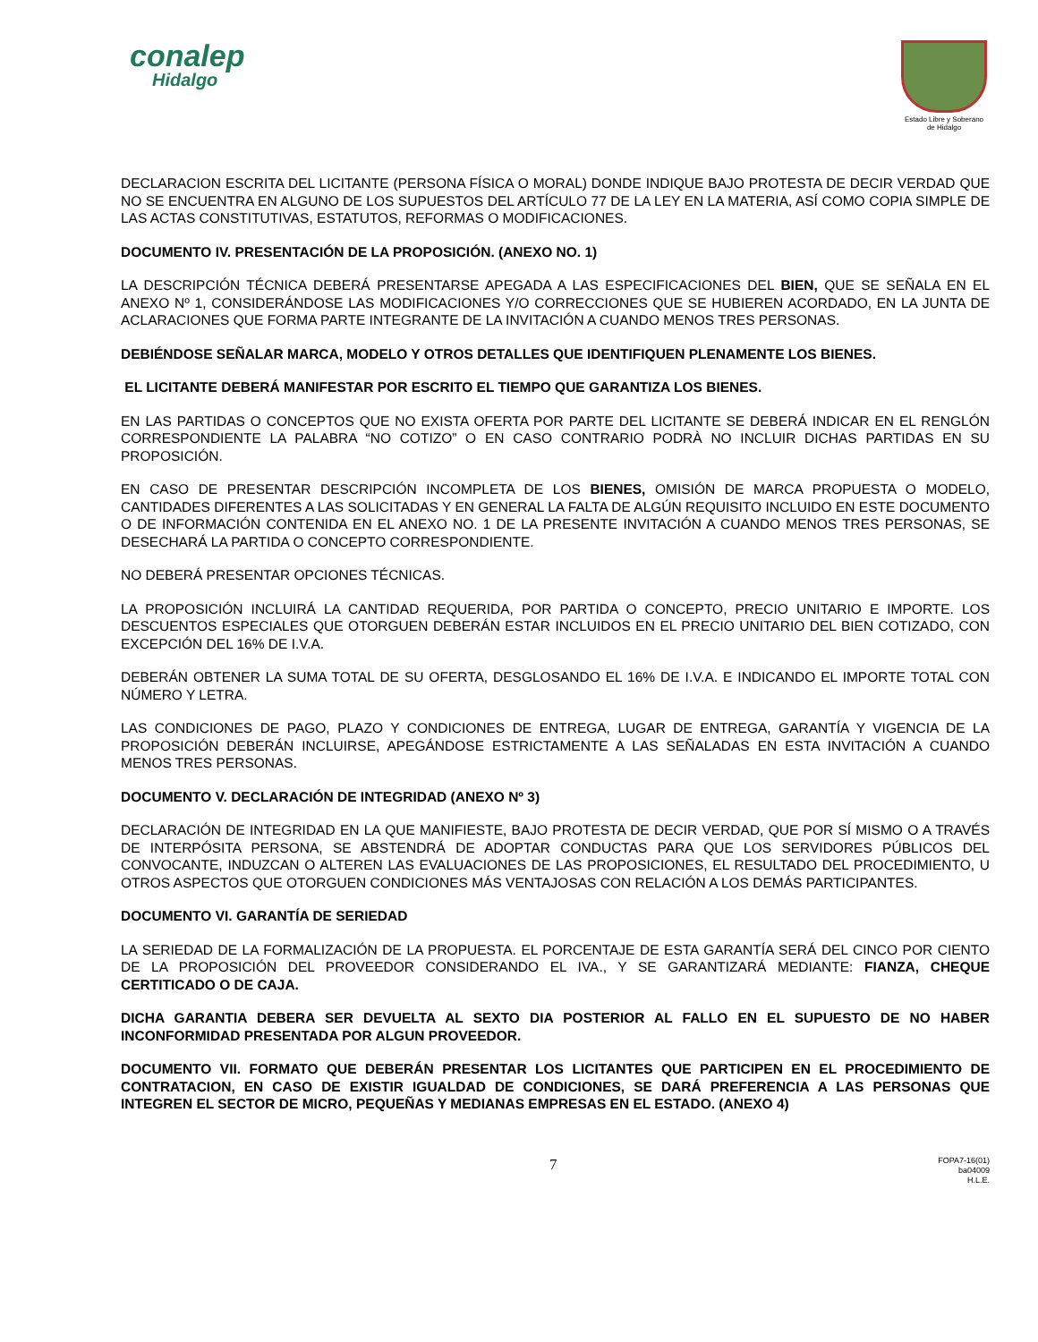conalep
Hidalgo
Estado Libre y Soberano
de Hidalgo
DECLARACION ESCRITA DEL LICITANTE (PERSONA FÍSICA O MORAL) DONDE INDIQUE BAJO PROTESTA DE DECIR VERDAD QUE NO SE ENCUENTRA EN ALGUNO DE LOS SUPUESTOS DEL ARTÍCULO 77 DE LA LEY EN LA MATERIA, ASÍ COMO COPIA SIMPLE DE LAS ACTAS CONSTITUTIVAS, ESTATUTOS, REFORMAS O MODIFICACIONES.
DOCUMENTO IV. PRESENTACIÓN DE LA PROPOSICIÓN. (ANEXO NO. 1)
LA DESCRIPCIÓN TÉCNICA DEBERÁ PRESENTARSE APEGADA A LAS ESPECIFICACIONES DEL BIEN, QUE SE SEÑALA EN EL ANEXO Nº 1, CONSIDERÁNDOSE LAS MODIFICACIONES Y/O CORRECCIONES QUE SE HUBIEREN ACORDADO, EN LA JUNTA DE ACLARACIONES QUE FORMA PARTE INTEGRANTE DE LA INVITACIÓN A CUANDO MENOS TRES PERSONAS.
DEBIÉNDOSE SEÑALAR MARCA, MODELO Y OTROS DETALLES QUE IDENTIFIQUEN PLENAMENTE LOS BIENES.
EL LICITANTE DEBERÁ MANIFESTAR POR ESCRITO EL TIEMPO QUE GARANTIZA LOS BIENES.
EN LAS PARTIDAS O CONCEPTOS QUE NO EXISTA OFERTA POR PARTE DEL LICITANTE SE DEBERÁ INDICAR EN EL RENGLÓN CORRESPONDIENTE LA PALABRA “NO COTIZO” O EN CASO CONTRARIO PODRÀ NO INCLUIR DICHAS PARTIDAS EN SU PROPOSICIÓN.
EN CASO DE PRESENTAR DESCRIPCIÓN INCOMPLETA DE LOS BIENES, OMISIÓN DE MARCA PROPUESTA O MODELO, CANTIDADES DIFERENTES A LAS SOLICITADAS Y EN GENERAL LA FALTA DE ALGÚN REQUISITO INCLUIDO EN ESTE DOCUMENTO O DE INFORMACIÓN CONTENIDA EN EL ANEXO NO. 1 DE LA PRESENTE INVITACIÓN A CUANDO MENOS TRES PERSONAS, SE DESECHARÁ LA PARTIDA O CONCEPTO CORRESPONDIENTE.
NO DEBERÁ PRESENTAR OPCIONES TÉCNICAS.
LA PROPOSICIÓN INCLUIRÁ LA CANTIDAD REQUERIDA, POR PARTIDA O CONCEPTO, PRECIO UNITARIO E IMPORTE. LOS DESCUENTOS ESPECIALES QUE OTORGUEN DEBERÁN ESTAR INCLUIDOS EN EL PRECIO UNITARIO DEL BIEN COTIZADO, CON EXCEPCIÓN DEL 16% DE I.V.A.
DEBERÁN OBTENER LA SUMA TOTAL DE SU OFERTA, DESGLOSANDO EL 16% DE I.V.A. E INDICANDO EL IMPORTE TOTAL CON NÚMERO Y LETRA.
LAS CONDICIONES DE PAGO, PLAZO Y CONDICIONES DE ENTREGA, LUGAR DE ENTREGA, GARANTÍA Y VIGENCIA DE LA PROPOSICIÓN DEBERÁN INCLUIRSE, APEGÁNDOSE ESTRICTAMENTE A LAS SEÑALADAS EN ESTA INVITACIÓN A CUANDO MENOS TRES PERSONAS.
DOCUMENTO V. DECLARACIÓN DE INTEGRIDAD (ANEXO Nº 3)
DECLARACIÓN DE INTEGRIDAD EN LA QUE MANIFIESTE, BAJO PROTESTA DE DECIR VERDAD, QUE POR SÍ MISMO O A TRAVÉS DE INTERPÓSITA PERSONA, SE ABSTENDRÁ DE ADOPTAR CONDUCTAS PARA QUE LOS SERVIDORES PÚBLICOS DEL CONVOCANTE, INDUZCAN O ALTEREN LAS EVALUACIONES DE LAS PROPOSICIONES, EL RESULTADO DEL PROCEDIMIENTO, U OTROS ASPECTOS QUE OTORGUEN CONDICIONES MÁS VENTAJOSAS CON RELACIÓN A LOS DEMÁS PARTICIPANTES.
DOCUMENTO VI. GARANTÍA DE SERIEDAD
LA SERIEDAD DE LA FORMALIZACIÓN DE LA PROPUESTA. EL PORCENTAJE DE ESTA GARANTÍA SERÁ DEL CINCO POR CIENTO DE LA PROPOSICIÓN DEL PROVEEDOR CONSIDERANDO EL IVA., Y SE GARANTIZARÁ MEDIANTE: FIANZA, CHEQUE CERTITICADO O DE CAJA.
DICHA GARANTIA DEBERA SER DEVUELTA AL SEXTO DIA POSTERIOR AL FALLO EN EL SUPUESTO DE NO HABER INCONFORMIDAD PRESENTADA POR ALGUN PROVEEDOR.
DOCUMENTO VII. FORMATO QUE DEBERÁN PRESENTAR LOS LICITANTES QUE PARTICIPEN EN EL PROCEDIMIENTO DE CONTRATACION, EN CASO DE EXISTIR IGUALDAD DE CONDICIONES, SE DARÁ PREFERENCIA A LAS PERSONAS QUE INTEGREN EL SECTOR DE MICRO, PEQUEÑAS Y MEDIANAS EMPRESAS EN EL ESTADO. (ANEXO 4)
7
FOPA7-16(01)
ba04009
H.L.E.